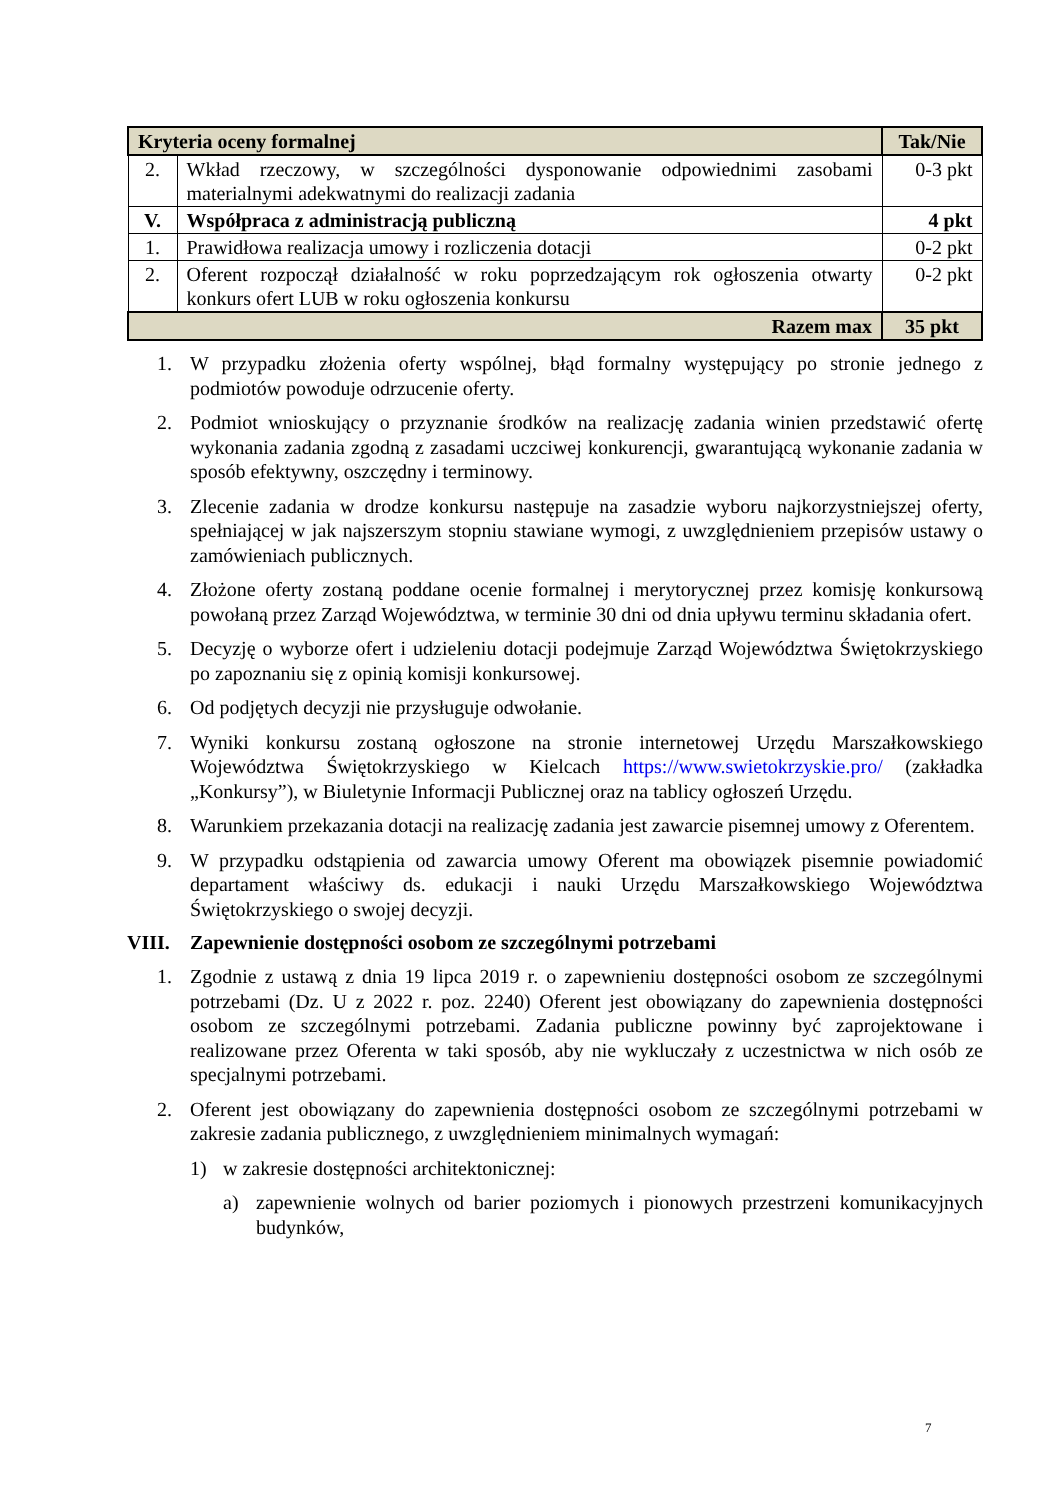| Kryteria oceny formalnej | | Tak/Nie |
| --- | --- | --- |
| 2. | Wkład rzeczowy, w szczególności dysponowanie odpowiednimi zasobami materialnymi adekwatnymi do realizacji zadania | 0-3 pkt |
| V. | Współpraca z administracją publiczną | 4 pkt |
| 1. | Prawidłowa realizacja umowy i rozliczenia dotacji | 0-2 pkt |
| 2. | Oferent rozpoczął działalność w roku poprzedzającym rok ogłoszenia otwarty konkurs ofert LUB w roku ogłoszenia konkursu | 0-2 pkt |
| Razem max | | 35 pkt |
1. W przypadku złożenia oferty wspólnej, błąd formalny występujący po stronie jednego z podmiotów powoduje odrzucenie oferty.
2. Podmiot wnioskujący o przyznanie środków na realizację zadania winien przedstawić ofertę wykonania zadania zgodną z zasadami uczciwej konkurencji, gwarantującą wykonanie zadania w sposób efektywny, oszczędny i terminowy.
3. Zlecenie zadania w drodze konkursu następuje na zasadzie wyboru najkorzystniejszej oferty, spełniającej w jak najszerszym stopniu stawiane wymogi, z uwzględnieniem przepisów ustawy o zamówieniach publicznych.
4. Złożone oferty zostaną poddane ocenie formalnej i merytorycznej przez komisję konkursową powołaną przez Zarząd Województwa, w terminie 30 dni od dnia upływu terminu składania ofert.
5. Decyzję o wyborze ofert i udzieleniu dotacji podejmuje Zarząd Województwa Świętokrzyskiego po zapoznaniu się z opinią komisji konkursowej.
6. Od podjętych decyzji nie przysługuje odwołanie.
7. Wyniki konkursu zostaną ogłoszone na stronie internetowej Urzędu Marszałkowskiego Województwa Świętokrzyskiego w Kielcach https://www.swietokrzyskie.pro/ (zakładka „Konkursy”), w Biuletynie Informacji Publicznej oraz na tablicy ogłoszeń Urzędu.
8. Warunkiem przekazania dotacji na realizację zadania jest zawarcie pisemnej umowy z Oferentem.
9. W przypadku odstąpienia od zawarcia umowy Oferent ma obowiązek pisemnie powiadomić departament właściwy ds. edukacji i nauki Urzędu Marszałkowskiego Województwa Świętokrzyskiego o swojej decyzji.
VIII. Zapewnienie dostępności osobom ze szczególnymi potrzebami
1. Zgodnie z ustawą z dnia 19 lipca 2019 r. o zapewnieniu dostępności osobom ze szczególnymi potrzebami (Dz. U z 2022 r. poz. 2240) Oferent jest obowiązany do zapewnienia dostępności osobom ze szczególnymi potrzebami. Zadania publiczne powinny być zaprojektowane i realizowane przez Oferenta w taki sposób, aby nie wykluczały z uczestnictwa w nich osób ze specjalnymi potrzebami.
2. Oferent jest obowiązany do zapewnienia dostępności osobom ze szczególnymi potrzebami w zakresie zadania publicznego, z uwzględnieniem minimalnych wymagań:
1) w zakresie dostępności architektonicznej:
a) zapewnienie wolnych od barier poziomych i pionowych przestrzeni komunikacyjnych budynków,
7